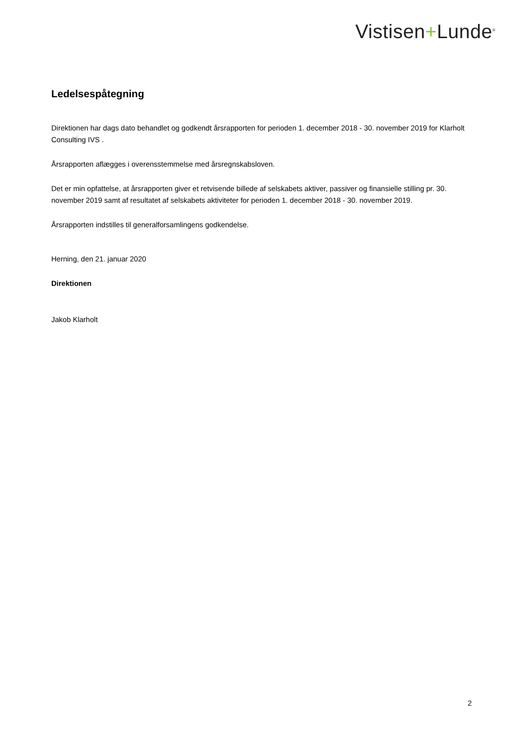Vistisen+Lunde<sup>®</sup>
Ledelsespåtegning
Direktionen har dags dato behandlet og godkendt årsrapporten for perioden 1. december 2018 - 30. november 2019 for Klarholt Consulting IVS .
Årsrapporten aflægges i overensstemmelse med årsregnskabsloven.
Det er min opfattelse, at årsrapporten giver et retvisende billede af selskabets aktiver, passiver og finansielle stilling pr. 30. november 2019 samt af resultatet af selskabets aktiviteter for perioden 1. december 2018 - 30. november 2019.
Årsrapporten indstilles til generalforsamlingens godkendelse.
Herning, den 21. januar 2020
Direktionen
Jakob Klarholt
2